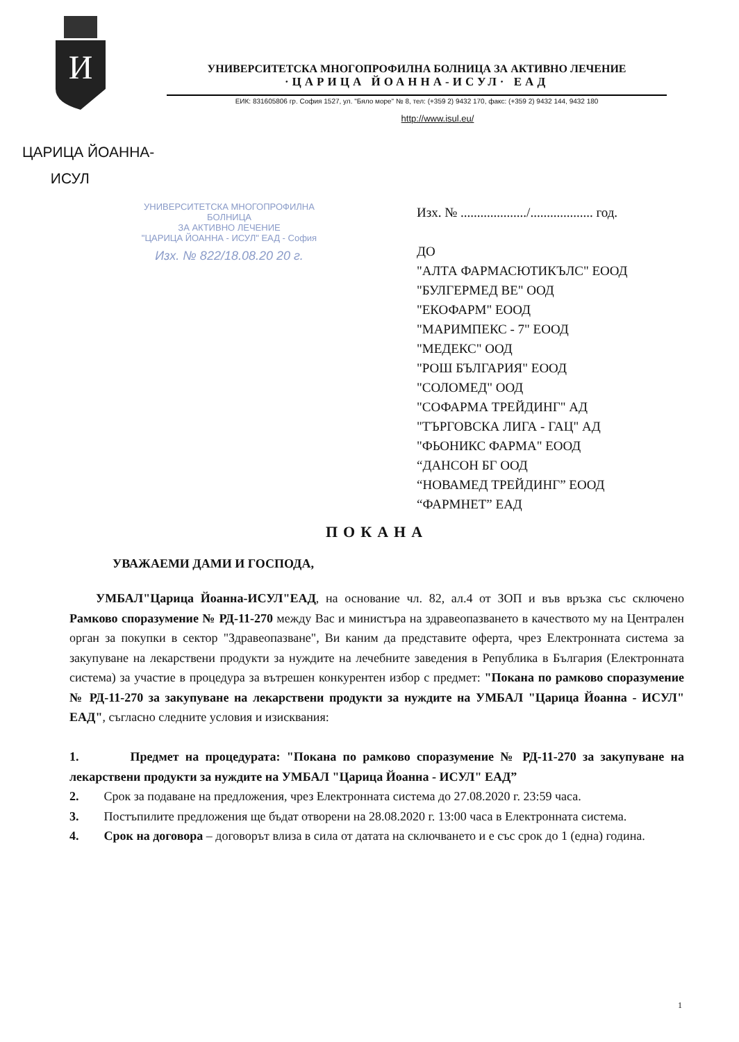И
УНИВЕРСИТЕТСКА МНОГОПРОФИЛНА БОЛНИЦА ЗА АКТИВНО ЛЕЧЕНИЕ
·ЦАРИЦА ЙОАННА-ИСУЛ· ЕАД
ЕИК: 831605806 гр. София 1527, ул. "Бяло море" № 8, тел: (+359 2) 9432 170, факс: (+359 2) 9432 144, 9432 180
http://www.isul.eu/
ЦАРИЦА ЙОАННА-
ИСУЛ
УНИВЕРСИТЕТСКА МНОГОПРОФИЛНА БОЛНИЦА
ЗА АКТИВНО ЛЕЧЕНИЕ
"ЦАРИЦА ЙОАННА - ИСУЛ" ЕАД - София
Изх. № 822/18.08.20 20 г.
Изх. № ..................../................... год.
ДО
"АЛТА ФАРМАСЮТИКЪЛС" ЕООД
"БУЛГЕРМЕД ВЕ" ООД
"ЕКОФАРМ" ЕООД
"МАРИМПЕКС - 7" ЕООД
"МЕДЕКС" ООД
"РОШ БЪЛГАРИЯ" ЕООД
"СОЛОМЕД" ООД
"СОФАРМА ТРЕЙДИНГ" АД
"ТЪРГОВСКА ЛИГА - ГАЦ" АД
"ФЬОНИКС ФАРМА" ЕООД
“ДАНСОН БГ ООД
“НОВАМЕД ТРЕЙДИНГ” ЕООД
“ФАРМНЕТ” ЕАД
ПОКАНА
УВАЖАЕМИ ДАМИ И ГОСПОДА,
УМБАЛ"Царица Йоанна-ИСУЛ"ЕАД, на основание чл. 82, ал.4 от ЗОП и във връзка със сключено Рамково споразумение № РД-11-270 между Вас и министъра на здравеопазването в качеството му на Централен орган за покупки в сектор "Здравеопазване", Ви каним да представите оферта, чрез Електронната система за закупуване на лекарствени продукти за нуждите на лечебните заведения в Република в България (Електронната система) за участие в процедура за вътрешен конкурентен избор с предмет: "Покана по рамково споразумение № РД-11-270 за закупуване на лекарствени продукти за нуждите на УМБАЛ "Царица Йоанна - ИСУЛ" ЕАД", съгласно следните условия и изисквания:
1. Предмет на процедурата: "Покана по рамково споразумение № РД-11-270 за закупуване на лекарствени продукти за нуждите на УМБАЛ "Царица Йоанна - ИСУЛ" ЕАД”
2. Срок за подаване на предложения, чрез Електронната система до 27.08.2020 г. 23:59 часа.
3. Постъпилите предложения ще бъдат отворени на 28.08.2020 г. 13:00 часа в Електронната система.
4. Срок на договора – договорът влиза в сила от датата на сключването и е със срок до 1 (една) година.
1